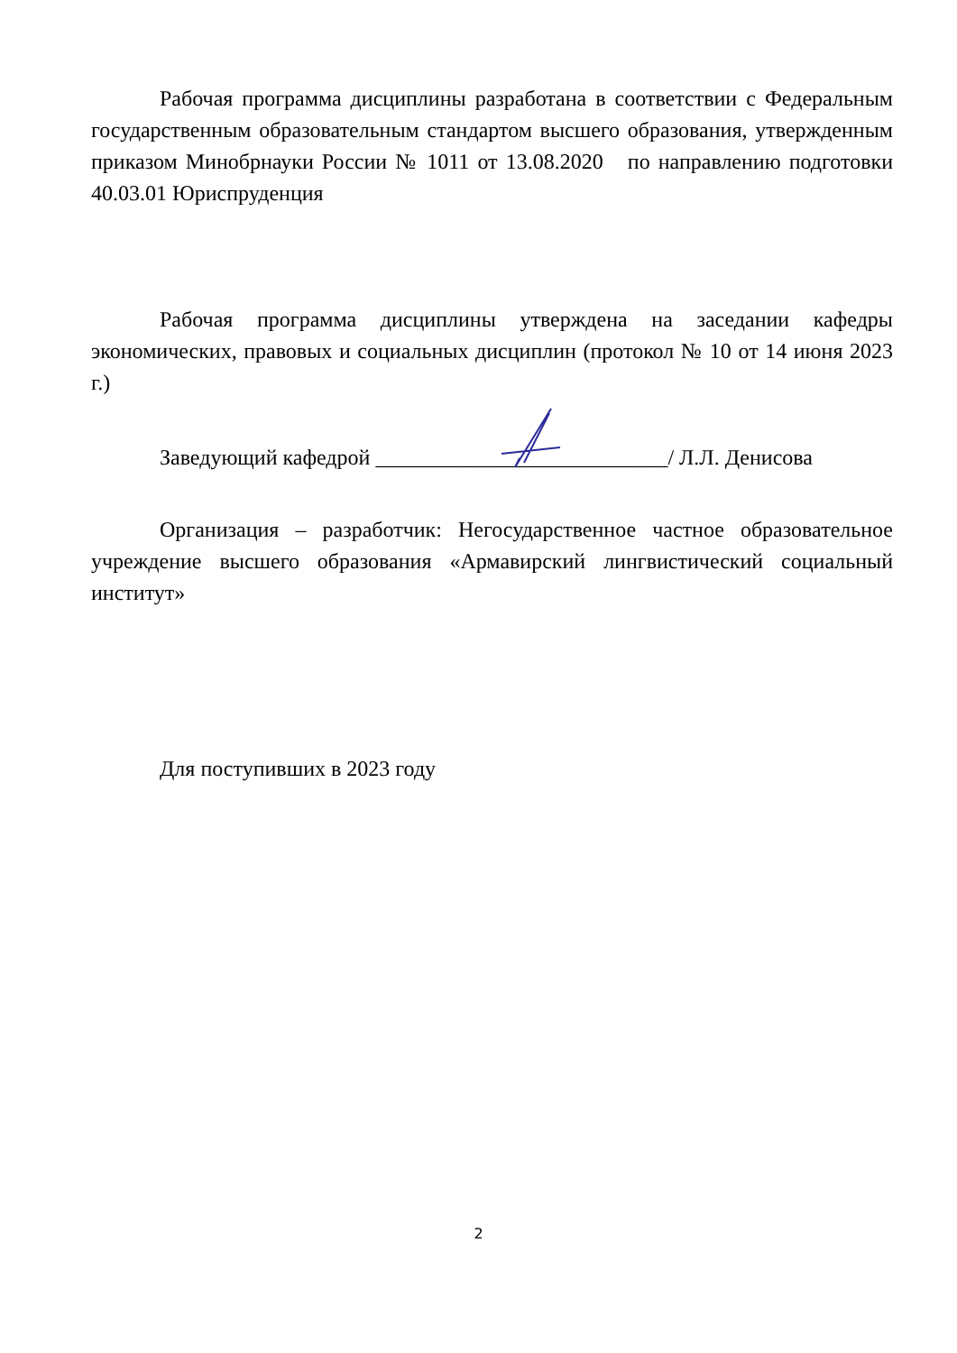Рабочая программа дисциплины разработана в соответствии с Федеральным государственным образовательным стандартом высшего образования, утвержденным приказом Минобрнауки России № 1011 от 13.08.2020 по направлению подготовки 40.03.01 Юриспруденция
Рабочая программа дисциплины утверждена на заседании кафедры экономических, правовых и социальных дисциплин (протокол № 10 от 14 июня 2023 г.)
Заведующий кафедрой ___________________________/ Л.Л. Денисова
Организация – разработчик: Негосударственное частное образовательное учреждение высшего образования «Армавирский лингвистический социальный институт»
Для поступивших в 2023 году
2